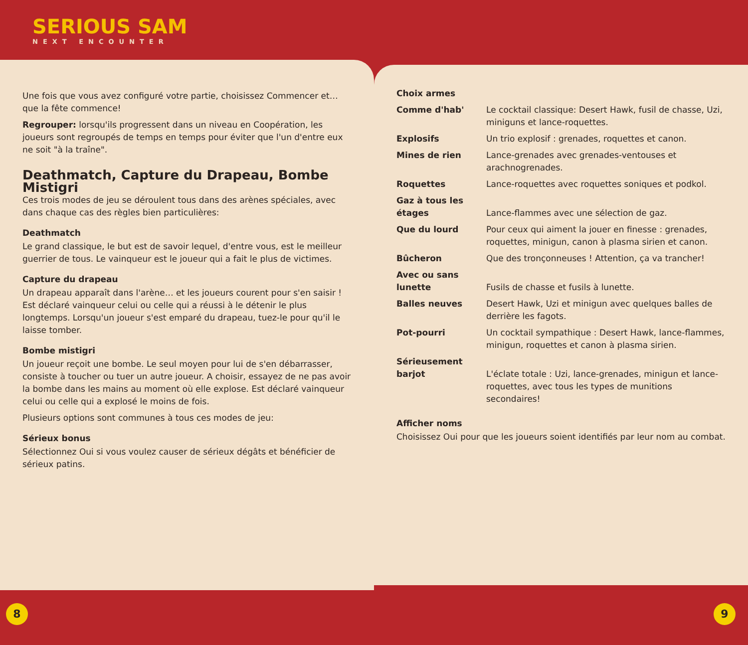SERIOUS SAM
NEXT ENCOUNTER
Une fois que vous avez configuré votre partie, choisissez Commencer et… que la fête commence!
Regrouper: lorsqu'ils progressent dans un niveau en Coopération, les joueurs sont regroupés de temps en temps pour éviter que l'un d'entre eux ne soit "à la traîne".
Deathmatch, Capture du Drapeau, Bombe Mistigri
Ces trois modes de jeu se déroulent tous dans des arènes spéciales, avec dans chaque cas des règles bien particulières:
Deathmatch
Le grand classique, le but est de savoir lequel, d'entre vous, est le meilleur guerrier de tous. Le vainqueur est le joueur qui a fait le plus de victimes.
Capture du drapeau
Un drapeau apparaît dans l'arène… et les joueurs courent pour s'en saisir ! Est déclaré vainqueur celui ou celle qui a réussi à le détenir le plus longtemps. Lorsqu'un joueur s'est emparé du drapeau, tuez-le pour qu'il le laisse tomber.
Bombe mistigri
Un joueur reçoit une bombe. Le seul moyen pour lui de s'en débarrasser, consiste à toucher ou tuer un autre joueur. A choisir, essayez de ne pas avoir la bombe dans les mains au moment où elle explose. Est déclaré vainqueur celui ou celle qui a explosé le moins de fois.
Plusieurs options sont communes à tous ces modes de jeu:
Sérieux bonus
Sélectionnez Oui si vous voulez causer de sérieux dégâts et bénéficier de sérieux patins.
8
| Choix armes | |
| Comme d'hab' | Le cocktail classique: Desert Hawk, fusil de chasse, Uzi, miniguns et lance-roquettes. |
| Explosifs | Un trio explosif : grenades, roquettes et canon. |
| Mines de rien | Lance-grenades avec grenades-ventouses et arachnogrenades. |
| Roquettes | Lance-roquettes avec roquettes soniques et podkol. |
| Gaz à tous les étages | Lance-flammes avec une sélection de gaz. |
| Que du lourd | Pour ceux qui aiment la jouer en finesse : grenades, roquettes, minigun, canon à plasma sirien et canon. |
| Bûcheron | Que des tronçonneuses ! Attention, ça va trancher! |
| Avec ou sans lunette | Fusils de chasse et fusils à lunette. |
| Balles neuves | Desert Hawk, Uzi et minigun avec quelques balles de derrière les fagots. |
| Pot-pourri | Un cocktail sympathique : Desert Hawk, lance-flammes, minigun, roquettes et canon à plasma sirien. |
| Sérieusement barjot | L'éclate totale : Uzi, lance-grenades, minigun et lance-roquettes, avec tous les types de munitions secondaires! |
Afficher noms
Choisissez Oui pour que les joueurs soient identifiés par leur nom au combat.
9